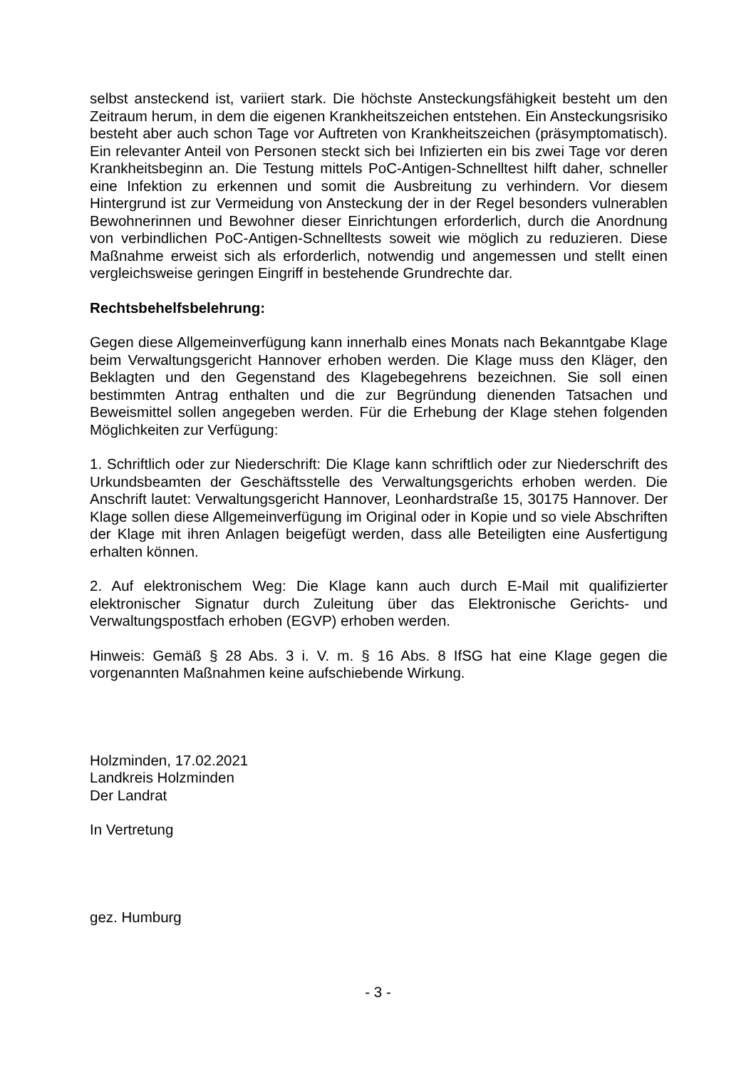selbst ansteckend ist, variiert stark. Die höchste Ansteckungsfähigkeit besteht um den Zeitraum herum, in dem die eigenen Krankheitszeichen entstehen. Ein Ansteckungsrisiko besteht aber auch schon Tage vor Auftreten von Krankheitszeichen (präsymptomatisch). Ein relevanter Anteil von Personen steckt sich bei Infizierten ein bis zwei Tage vor deren Krankheitsbeginn an. Die Testung mittels PoC-Antigen-Schnelltest hilft daher, schneller eine Infektion zu erkennen und somit die Ausbreitung zu verhindern. Vor diesem Hintergrund ist zur Vermeidung von Ansteckung der in der Regel besonders vulnerablen Bewohnerinnen und Bewohner dieser Einrichtungen erforderlich, durch die Anordnung von verbindlichen PoC-Antigen-Schnelltests soweit wie möglich zu reduzieren. Diese Maßnahme erweist sich als erforderlich, notwendig und angemessen und stellt einen vergleichsweise geringen Eingriff in bestehende Grundrechte dar.
Rechtsbehelfsbelehrung:
Gegen diese Allgemeinverfügung kann innerhalb eines Monats nach Bekanntgabe Klage beim Verwaltungsgericht Hannover erhoben werden. Die Klage muss den Kläger, den Beklagten und den Gegenstand des Klagebegehrens bezeichnen. Sie soll einen bestimmten Antrag enthalten und die zur Begründung dienenden Tatsachen und Beweismittel sollen angegeben werden. Für die Erhebung der Klage stehen folgenden Möglichkeiten zur Verfügung:
1. Schriftlich oder zur Niederschrift: Die Klage kann schriftlich oder zur Niederschrift des Urkundsbeamten der Geschäftsstelle des Verwaltungsgerichts erhoben werden. Die Anschrift lautet: Verwaltungsgericht Hannover, Leonhardstraße 15, 30175 Hannover. Der Klage sollen diese Allgemeinverfügung im Original oder in Kopie und so viele Abschriften der Klage mit ihren Anlagen beigefügt werden, dass alle Beteiligten eine Ausfertigung erhalten können.
2. Auf elektronischem Weg: Die Klage kann auch durch E-Mail mit qualifizierter elektronischer Signatur durch Zuleitung über das Elektronische Gerichts- und Verwaltungspostfach erhoben (EGVP) erhoben werden.
Hinweis: Gemäß § 28 Abs. 3 i. V. m. § 16 Abs. 8 IfSG hat eine Klage gegen die vorgenannten Maßnahmen keine aufschiebende Wirkung.
Holzminden, 17.02.2021
Landkreis Holzminden
Der Landrat
In Vertretung
gez. Humburg
- 3 -